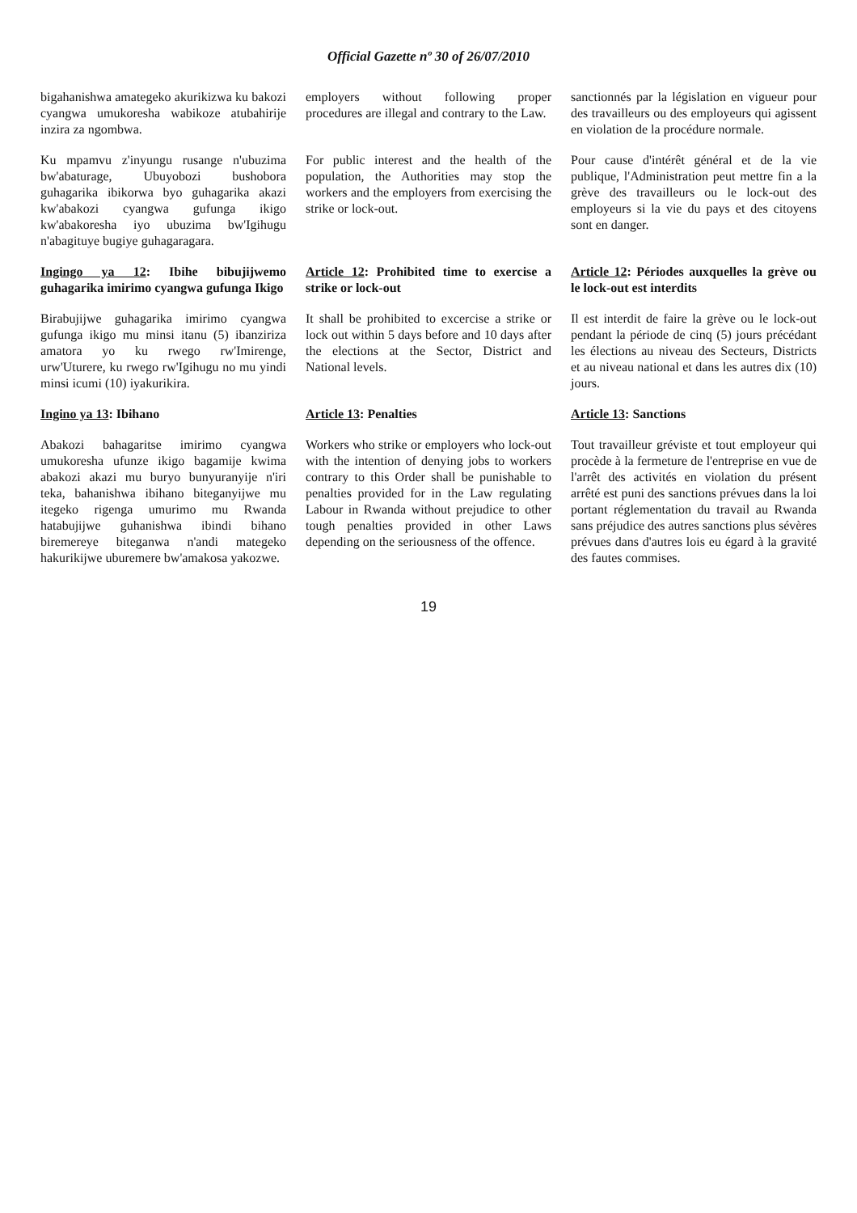Official Gazette nº 30 of 26/07/2010
bigahanishwa amategeko akurikizwa ku bakozi cyangwa umukoresha wabikoze atubahirije inzira za ngombwa.
employers without following proper procedures are illegal and contrary to the Law.
sanctionnés par la législation en vigueur pour des travailleurs ou des employeurs qui agissent en violation de la procédure normale.
Ku mpamvu z'inyungu rusange n'ubuzima bw'abaturage, Ubuyobozi bushobora guhagarika ibikorwa byo guhagarika akazi kw'abakozi cyangwa gufunga ikigo kw'abakoresha iyo ubuzima bw'Igihugu n'abagituye bugiye guhagaragara.
For public interest and the health of the population, the Authorities may stop the workers and the employers from exercising the strike or lock-out.
Pour cause d'intérêt général et de la vie publique, l'Administration peut mettre fin a la grève des travailleurs ou le lock-out des employeurs si la vie du pays et des citoyens sont en danger.
Ingingo ya 12: Ibihe bibujijwemo guhagarika imirimo cyangwa gufunga Ikigo
Article 12: Prohibited time to exercise a strike or lock-out
Article 12: Périodes auxquelles la grève ou le lock-out est interdits
Birabujijwe guhagarika imirimo cyangwa gufunga ikigo mu minsi itanu (5) ibanziriza amatora yo ku rwego rw'Imirenge, urw'Uturere, ku rwego rw'Igihugu no mu yindi minsi icumi (10) iyakurikira.
It shall be prohibited to excercise a strike or lock out within 5 days before and 10 days after the elections at the Sector, District and National levels.
Il est interdit de faire la grève ou le lock-out pendant la période de cinq (5) jours précédant les élections au niveau des Secteurs, Districts et au niveau national et dans les autres dix (10) jours.
Ingino ya 13: Ibihano Article 13: Penalties Article 13: Sanctions
Abakozi bahagaritse imirimo cyangwa umukoresha ufunze ikigo bagamije kwima abakozi akazi mu buryo bunyuranyije n'iri teka, bahanishwa ibihano biteganyijwe mu itegeko rigenga umurimo mu Rwanda hatabujijwe guhanishwa ibindi bihano biremereye biteganwa n'andi mategeko hakurikijwe uburemere bw'amakosa yakozwe.
Workers who strike or employers who lock-out with the intention of denying jobs to workers contrary to this Order shall be punishable to penalties provided for in the Law regulating Labour in Rwanda without prejudice to other tough penalties provided in other Laws depending on the seriousness of the offence.
Tout travailleur gréviste et tout employeur qui procède à la fermeture de l'entreprise en vue de l'arrêt des activités en violation du présent arrêté est puni des sanctions prévues dans la loi portant réglementation du travail au Rwanda sans préjudice des autres sanctions plus sévères prévues dans d'autres lois eu égard à la gravité des fautes commises.
19